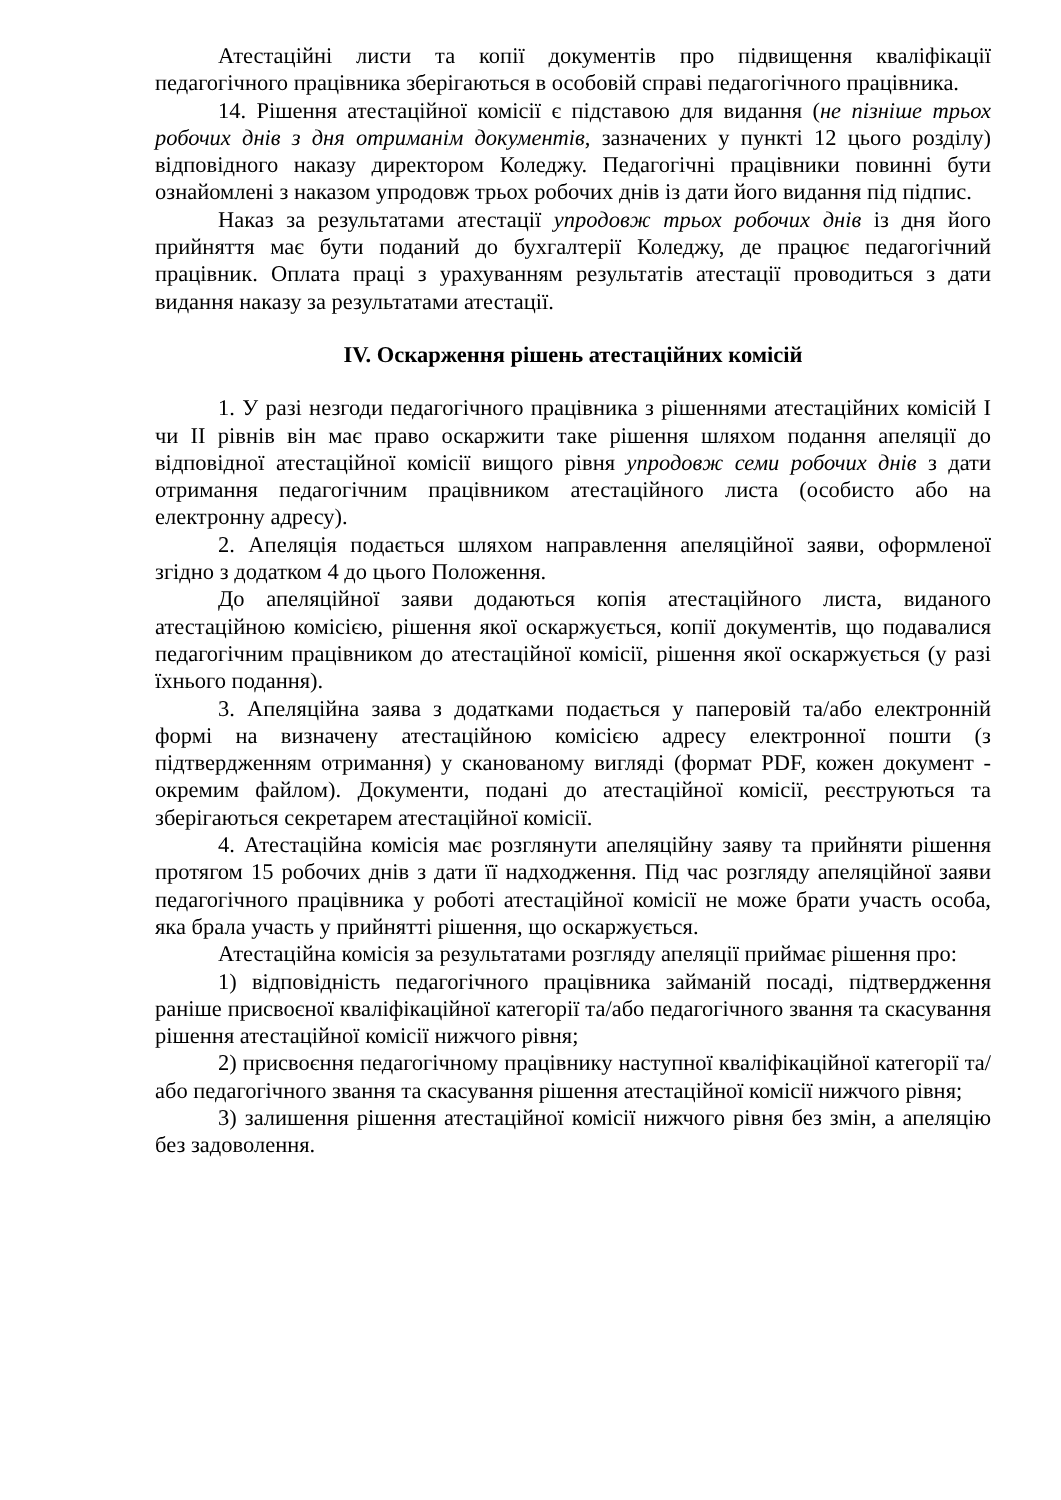Атестаційні листи та копії документів про підвищення кваліфікації педагогічного працівника зберігаються в особовій справі педагогічного працівника.
14. Рішення атестаційної комісії є підставою для видання (не пізніше трьох робочих днів з дня отриманім документів, зазначених у пункті 12 цього розділу) відповідного наказу директором Коледжу. Педагогічні працівники повинні бути ознайомлені з наказом упродовж трьох робочих днів із дати його видання під підпис.
Наказ за результатами атестації упродовж трьох робочих днів із дня його прийняття має бути поданий до бухгалтерії Коледжу, де працює педагогічний працівник. Оплата праці з урахуванням результатів атестації проводиться з дати видання наказу за результатами атестації.
IV. Оскарження рішень атестаційних комісій
1. У разі незгоди педагогічного працівника з рішеннями атестаційних комісій I чи II рівнів він має право оскаржити таке рішення шляхом подання апеляції до відповідної атестаційної комісії вищого рівня упродовж семи робочих днів з дати отримання педагогічним працівником атестаційного листа (особисто або на електронну адресу).
2. Апеляція подається шляхом направлення апеляційної заяви, оформленої згідно з додатком 4 до цього Положення.
До апеляційної заяви додаються копія атестаційного листа, виданого атестаційною комісією, рішення якої оскаржується, копії документів, що подавалися педагогічним працівником до атестаційної комісії, рішення якої оскаржується (у разі їхнього подання).
3. Апеляційна заява з додатками подається у паперовій та/або електронній формі на визначену атестаційною комісією адресу електронної пошти (з підтвердженням отримання) у сканованому вигляді (формат PDF, кожен документ - окремим файлом). Документи, подані до атестаційної комісії, реєструються та зберігаються секретарем атестаційної комісії.
4. Атестаційна комісія має розглянути апеляційну заяву та прийняти рішення протягом 15 робочих днів з дати її надходження. Під час розгляду апеляційної заяви педагогічного працівника у роботі атестаційної комісії не може брати участь особа, яка брала участь у прийнятті рішення, що оскаржується.
Атестаційна комісія за результатами розгляду апеляції приймає рішення про:
1) відповідність педагогічного працівника займаній посаді, підтвердження раніше присвоєної кваліфікаційної категорії та/або педагогічного звання та скасування рішення атестаційної комісії нижчого рівня;
2) присвоєння педагогічному працівнику наступної кваліфікаційної категорії та/або педагогічного звання та скасування рішення атестаційної комісії нижчого рівня;
3) залишення рішення атестаційної комісії нижчого рівня без змін, а апеляцію без задоволення.